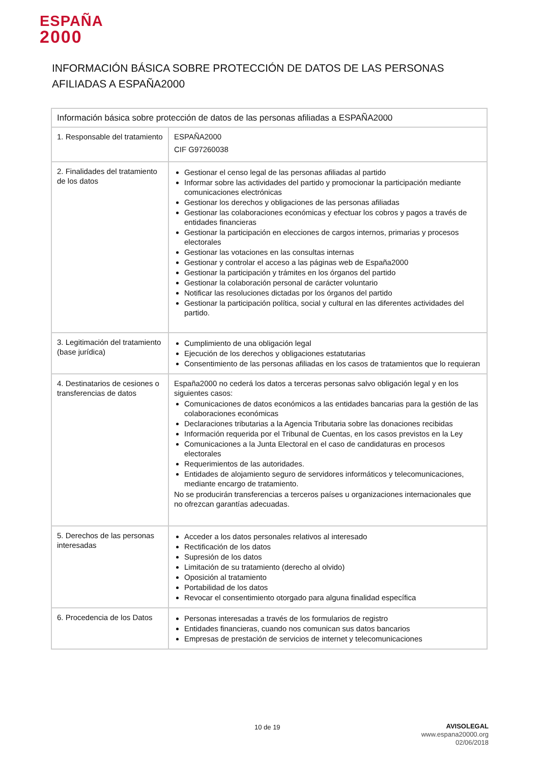ESPAÑA
2000
INFORMACIÓN BÁSICA SOBRE PROTECCIÓN DE DATOS DE LAS PERSONAS AFILIADAS A ESPAÑA2000
| Información básica sobre protección de datos de las personas afiliadas a ESPAÑA2000 | |
| --- | --- |
| 1. Responsable del tratamiento | ESPAÑA2000 CIF G97260038 |
| 2. Finalidades del tratamiento de los datos | Gestionar el censo legal de las personas afiliadas al partido Informar sobre las actividades del partido y promocionar la participación mediante comunicaciones electrónicas Gestionar los derechos y obligaciones de las personas afiliadas Gestionar las colaboraciones económicas y efectuar los cobros y pagos a través de entidades financieras Gestionar la participación en elecciones de cargos internos, primarias y procesos electorales Gestionar las votaciones en las consultas internas Gestionar y controlar el acceso a las páginas web de España2000 Gestionar la participación y trámites en los órganos del partido Gestionar la colaboración personal de carácter voluntario Notificar las resoluciones dictadas por los órganos del partido Gestionar la participación política, social y cultural en las diferentes actividades del partido. |
| 3. Legitimación del tratamiento (base jurídica) | Cumplimiento de una obligación legal Ejecución de los derechos y obligaciones estatutarias Consentimiento de las personas afiliadas en los casos de tratamientos que lo requieran |
| 4. Destinatarios de cesiones o transferencias de datos | España2000 no cederá los datos a terceras personas salvo obligación legal y en los siguientes casos: Comunicaciones de datos económicos a las entidades bancarias para la gestión de las colaboraciones económicas Declaraciones tributarias a la Agencia Tributaria sobre las donaciones recibidas Información requerida por el Tribunal de Cuentas, en los casos previstos en la Ley Comunicaciones a la Junta Electoral en el caso de candidaturas en procesos electorales Requerimientos de las autoridades. Entidades de alojamiento seguro de servidores informáticos y telecomunicaciones, mediante encargo de tratamiento. No se producirán transferencias a terceros países u organizaciones internacionales que no ofrezcan garantías adecuadas. |
| 5. Derechos de las personas interesadas | Acceder a los datos personales relativos al interesado Rectificación de los datos Supresión de los datos Limitación de su tratamiento (derecho al olvido) Oposición al tratamiento Portabilidad de los datos Revocar el consentimiento otorgado para alguna finalidad específica |
| 6. Procedencia de los Datos | Personas interesadas a través de los formularios de registro Entidades financieras, cuando nos comunican sus datos bancarios Empresas de prestación de servicios de internet y telecomunicaciones |
10 de 19
AVISOLEGAL
www.espana20000.org
02/06/2018